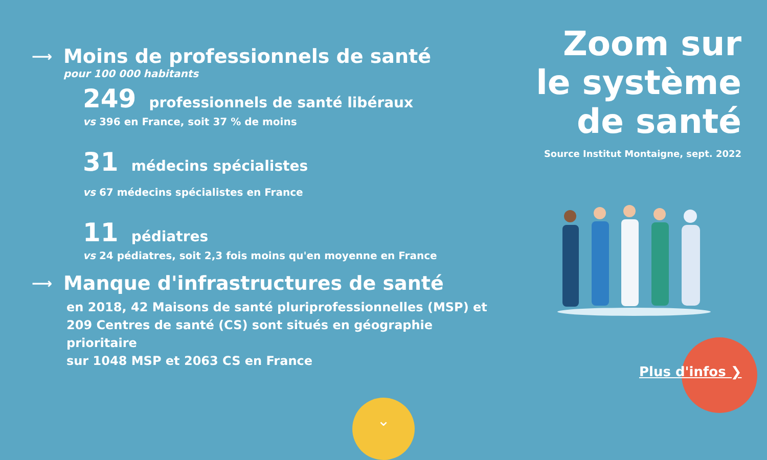⟶ Moins de professionnels de santé
pour 100 000 habitants
249 professionnels de santé libéraux
vs 396 en France, soit 37 % de moins
31 médecins spécialistes
vs 67 médecins spécialistes en France
11 pédiatres
vs 24 pédiatres, soit 2,3 fois moins qu'en moyenne en France
⟶ Manque d'infrastructures de santé
en 2018, 42 Maisons de santé pluriprofessionnelles (MSP) et
209 Centres de santé (CS) sont situés en géographie prioritaire
sur 1048 MSP et 2063 CS en France
Zoom sur le système de santé
Source Institut Montaigne, sept. 2022
Plus d'infos ❯
⌄